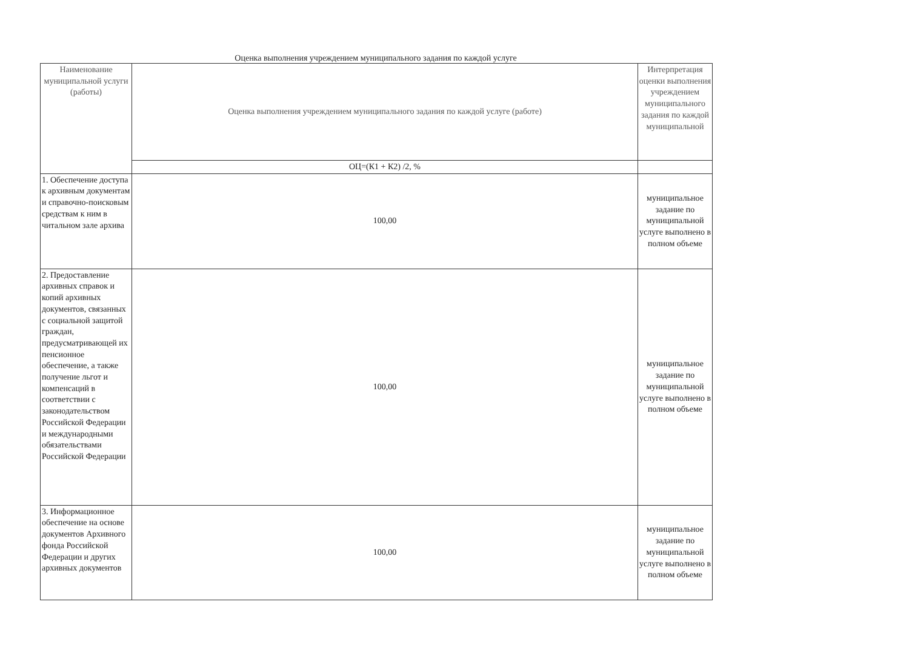Оценка выполнения учреждением муниципального задания по каждой услуге
| Наименование муниципальной услуги (работы) | Оценка выполнения учреждением муниципального задания по каждой услуге (работе) | Интерпретация оценки выполнения учреждением муниципального задания по каждой муниципальной |
| | ОЦ=(К1 + К2) /2, % | |
| 1. Обеспечение доступа к архивным документам и справочно-поисковым средствам к ним в читальном зале архива | 100,00 | муниципальное задание по муниципальной услуге выполнено в полном объеме |
| 2. Предоставление архивных справок и копий архивных документов, связанных с социальной защитой граждан, предусматривающей их пенсионное обеспечение, а также получение льгот и компенсаций в соответствии с законодательством Российской Федерации и международными обязательствами Российской Федерации | 100,00 | муниципальное задание по муниципальной услуге выполнено в полном объеме |
| 3. Информационное обеспечение на основе документов Архивного фонда Российской Федерации и других архивных документов | 100,00 | муниципальное задание по муниципальной услуге выполнено в полном объеме |